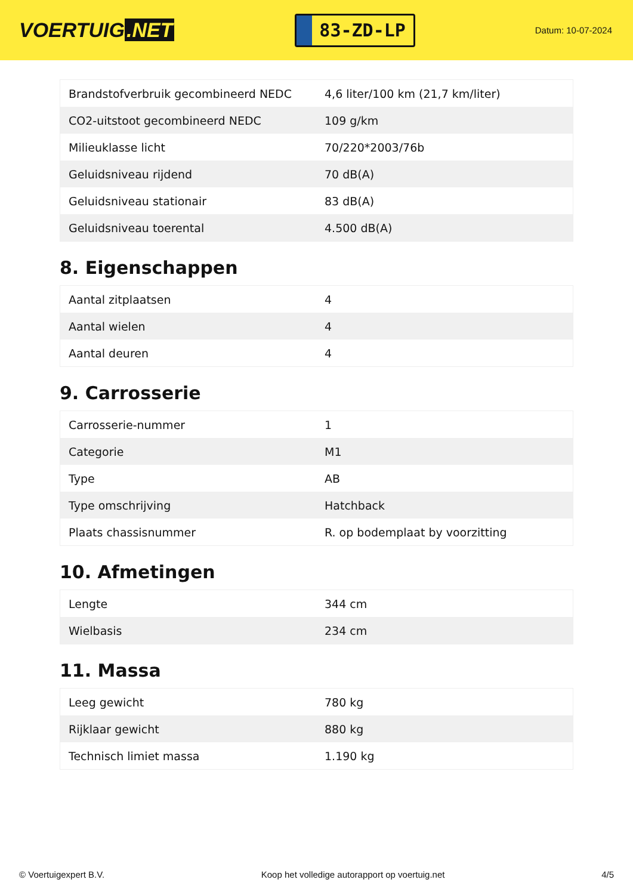VOERTUIG.NET
83-ZD-LP
Datum: 10-07-2024
| Brandstofverbruik gecombineerd NEDC | 4,6 liter/100 km (21,7 km/liter) |
| CO2-uitstoot gecombineerd NEDC | 109 g/km |
| Milieuklasse licht | 70/220*2003/76b |
| Geluidsniveau rijdend | 70 dB(A) |
| Geluidsniveau stationair | 83 dB(A) |
| Geluidsniveau toerental | 4.500 dB(A) |
8. Eigenschappen
| Aantal zitplaatsen | 4 |
| Aantal wielen | 4 |
| Aantal deuren | 4 |
9. Carrosserie
| Carrosserie-nummer | 1 |
| Categorie | M1 |
| Type | AB |
| Type omschrijving | Hatchback |
| Plaats chassisnummer | R. op bodemplaat by voorzitting |
10. Afmetingen
| Lengte | 344 cm |
| Wielbasis | 234 cm |
11. Massa
| Leeg gewicht | 780 kg |
| Rijklaar gewicht | 880 kg |
| Technisch limiet massa | 1.190 kg |
© Voertuigexpert B.V. Koop het volledige autorapport op voertuig.net 4/5